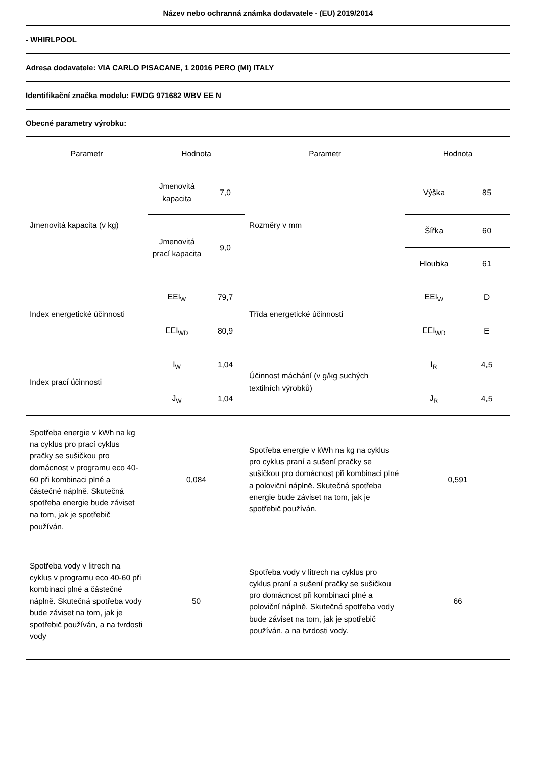Název nebo ochranná známka dodavatele - (EU) 2019/2014
- WHIRLPOOL
Adresa dodavatele: VIA CARLO PISACANE, 1 20016 PERO (MI) ITALY
Identifikační značka modelu: FWDG 971682 WBV EE N
Obecné parametry výrobku:
| Parametr | Hodnota | | Parametr | Hodnota | |
| Jmenovitá kapacita (v kg) | Jmenovitá kapacita | 7,0 | Rozměry v mm | Výška | 85 |
| | Jmenovitá prací kapacita | 9,0 | | Šířka | 60 |
| | | | | Hloubka | 61 |
| Index energetické účinnosti | EEI<sub>W</sub> | 79,7 | Třída energetické účinnosti | EEI<sub>W</sub> | D |
| | EEI<sub>WD</sub> | 80,9 | | EEI<sub>WD</sub> | E |
| Index prací účinnosti | I<sub>W</sub> | 1,04 | Účinnost máchání (v g/kg suchých textilních výrobků) | I<sub>R</sub> | 4,5 |
| | J<sub>W</sub> | 1,04 | | J<sub>R</sub> | 4,5 |
| Spotřeba energie v kWh na kg na cyklus pro prací cyklus pračky se sušičkou pro domácnost v programu eco 40-60 při kombinaci plné a částečné náplně. Skutečná spotřeba energie bude záviset na tom, jak je spotřebič používán. | 0,084 | | Spotřeba energie v kWh na kg na cyklus pro cyklus praní a sušení pračky se sušičkou pro domácnost při kombinaci plné a poloviční náplně. Skutečná spotřeba energie bude záviset na tom, jak je spotřebič používán. | 0,591 | |
| Spotřeba vody v litrech na cyklus v programu eco 40-60 při kombinaci plné a částečné náplně. Skutečná spotřeba vody bude záviset na tom, jak je spotřebič používán, a na tvrdosti vody | 50 | | Spotřeba vody v litrech na cyklus pro cyklus praní a sušení pračky se sušičkou pro domácnost při kombinaci plné a poloviční náplně. Skutečná spotřeba vody bude záviset na tom, jak je spotřebič používán, a na tvrdosti vody. | 66 | |